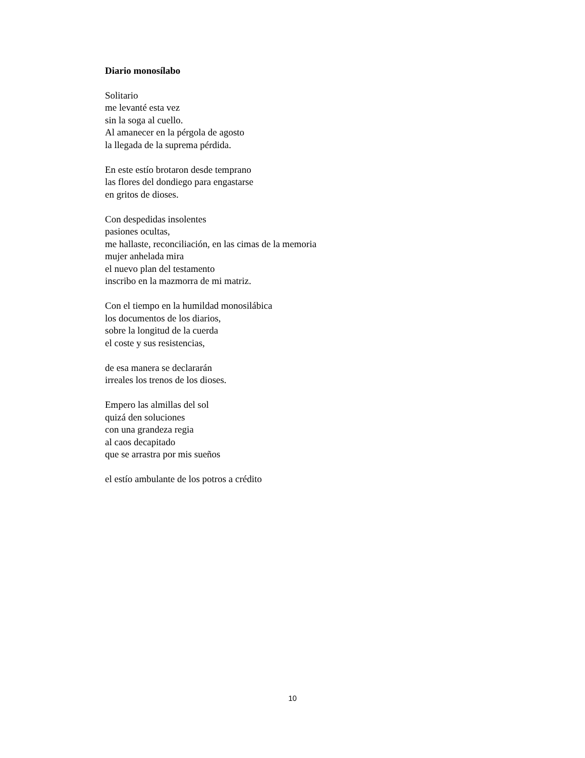Diario monosílabo
Solitario
me levanté esta vez
sin la soga al cuello.
Al amanecer en la pérgola de agosto
la llegada de la suprema pérdida.
En este estío brotaron desde temprano
las flores del dondiego para engastarse
en gritos de dioses.
Con despedidas insolentes
pasiones ocultas,
me hallaste, reconciliación, en las cimas de la memoria
mujer anhelada mira
el nuevo plan del testamento
inscribo en la mazmorra de mi matriz.
Con el tiempo en la humildad monosilábica
los documentos de los diarios,
sobre la longitud de la cuerda
el coste y sus resistencias,
de esa manera se declararán
irreales los trenos de los dioses.
Empero las almillas del sol
quizá den soluciones
con una grandeza regia
al caos decapitado
que se arrastra por mis sueños
el estío ambulante de los potros a crédito
10